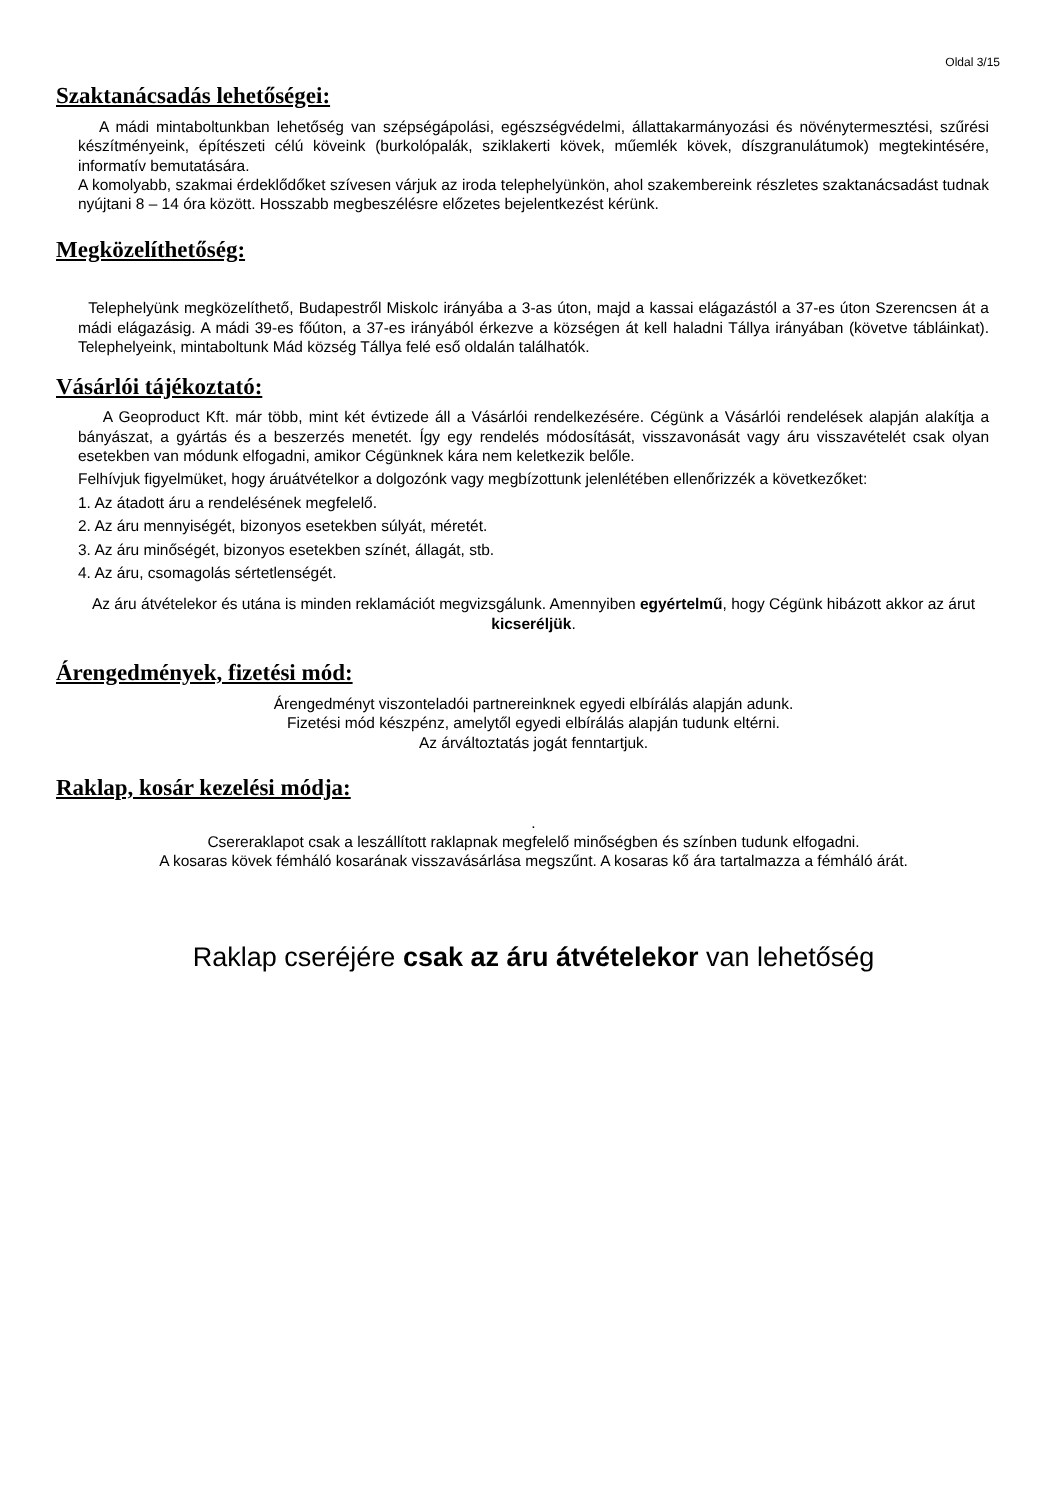Oldal 3/15
Szaktanácsadás lehetőségei:
A mádi mintaboltunkban lehetőség van szépségápolási, egészségvédelmi, állattakarmányozási és növénytermesztési, szűrési készítményeink, építészeti célú köveink (burkolópalák, sziklakerti kövek, műemlék kövek, díszgranulátumok) megtekintésére, informatív bemutatására.
A komolyabb, szakmai érdeklődőket szívesen várjuk az iroda telephelyünkön, ahol szakembereink részletes szaktanácsadást tudnak nyújtani 8 – 14 óra között. Hosszabb megbeszélésre előzetes bejelentkezést kérünk.
Megközelíthetőség:
Telephelyünk megközelíthető, Budapestről Miskolc irányába a 3-as úton, majd a kassai elágazástól a 37-es úton Szerencsen át a mádi elágazásig. A mádi 39-es főúton, a 37-es irányából érkezve a községen át kell haladni Tállya irányában (követve tábláinkat). Telephelyeink, mintaboltunk Mád község Tállya felé eső oldalán találhatók.
Vásárlói tájékoztató:
A Geoproduct Kft. már több, mint két évtizede áll a Vásárlói rendelkezésére. Cégünk a Vásárlói rendelések alapján alakítja a bányászat, a gyártás és a beszerzés menetét. Így egy rendelés módosítását, visszavonását vagy áru visszavételét csak olyan esetekben van módunk elfogadni, amikor Cégünknek kára nem keletkezik belőle.
Felhívjuk figyelmüket, hogy áruátvételkor a dolgozónk vagy megbízottunk jelenlétében ellenőrizzék a következőket:
1. Az átadott áru a rendelésének megfelelő.
2. Az áru mennyiségét, bizonyos esetekben súlyát, méretét.
3. Az áru minőségét, bizonyos esetekben színét, állagát, stb.
4. Az áru, csomagolás sértetlenségét.
Az áru átvételekor és utána is minden reklamációt megvizsgálunk. Amennyiben egyértelmű, hogy Cégünk hibázott akkor az árut kicseréljük.
Árengedmények, fizetési mód:
Árengedményt viszonteladói partnereinknek egyedi elbírálás alapján adunk.
Fizetési mód készpénz, amelytől egyedi elbírálás alapján tudunk eltérni.
Az árváltoztatás jogát fenntartjuk.
Raklap, kosár kezelési módja:
.
Csereraklapot csak a leszállított raklapnak megfelelő minőségben és színben tudunk elfogadni.
A kosaras kövek fémháló kosarának visszavásárlása megszűnt. A kosaras kő ára tartalmazza a fémháló árát.
Raklap cseréjére csak az áru átvételekor van lehetőség